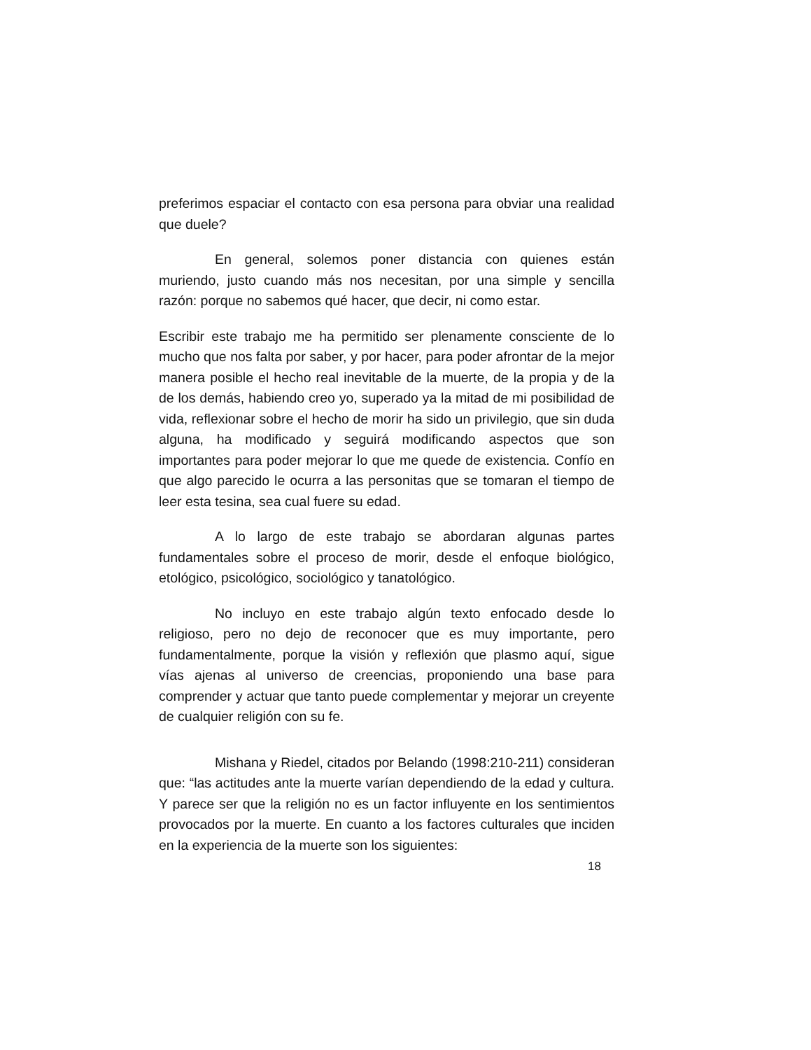preferimos espaciar el contacto con esa persona para obviar una realidad que duele?
En general, solemos poner distancia con quienes están muriendo, justo cuando más nos necesitan, por una simple y sencilla razón: porque no sabemos qué hacer, que decir, ni como estar.
Escribir este trabajo me ha permitido ser plenamente consciente de lo mucho que nos falta por saber, y por hacer, para poder afrontar de la mejor manera posible el hecho real inevitable de la muerte, de la propia y de la de los demás, habiendo creo yo, superado ya la mitad de mi posibilidad de vida, reflexionar sobre el hecho de morir ha sido un privilegio, que sin duda alguna, ha modificado y seguirá modificando aspectos que son importantes para poder mejorar lo que me quede de existencia. Confío en que algo parecido le ocurra a las personitas que se tomaran el tiempo de leer esta tesina, sea cual fuere su edad.
A lo largo de este trabajo se abordaran algunas partes fundamentales sobre el proceso de morir, desde el enfoque biológico, etológico, psicológico, sociológico y tanatológico.
No incluyo en este trabajo algún texto enfocado desde lo religioso, pero no dejo de reconocer que es muy importante, pero fundamentalmente, porque la visión y reflexión que plasmo aquí, sigue vías ajenas al universo de creencias, proponiendo una base para comprender y actuar que tanto puede complementar y mejorar un creyente de cualquier religión con su fe.
Mishana y Riedel, citados por Belando (1998:210-211) consideran que: “las actitudes ante la muerte varían dependiendo de la edad y cultura. Y parece ser que la religión no es un factor influyente en los sentimientos provocados por la muerte. En cuanto a los factores culturales que inciden en la experiencia de la muerte son los siguientes:
18